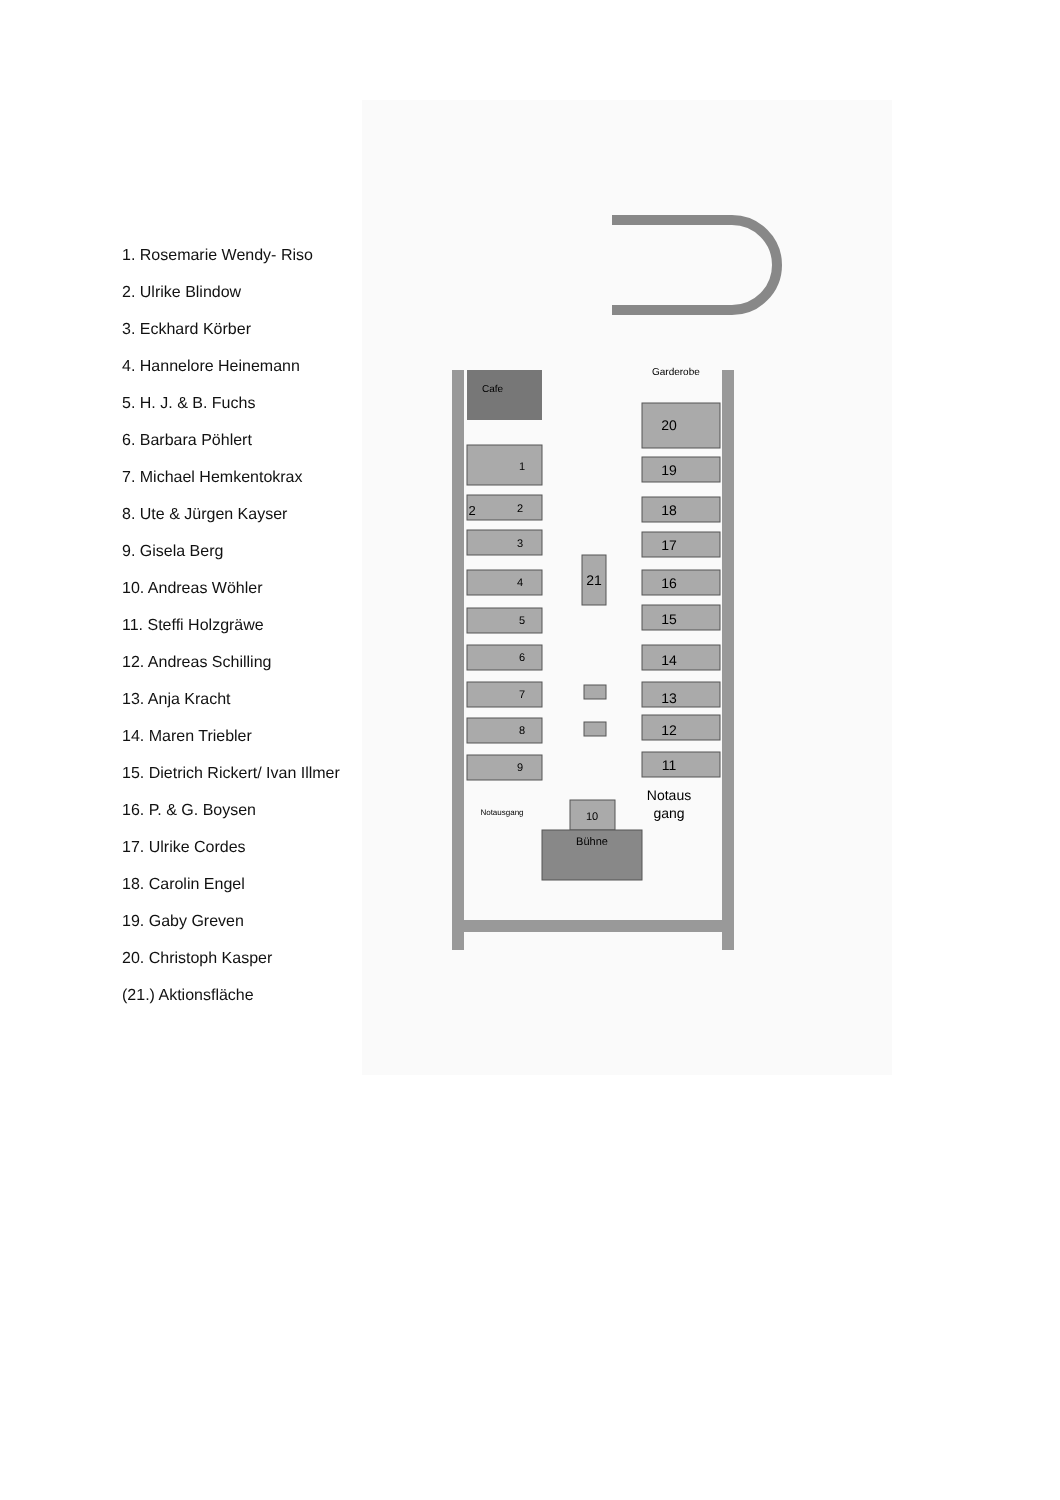1. Rosemarie Wendy- Riso
2. Ulrike Blindow
3. Eckhard Körber
4. Hannelore Heinemann
5. H. J. & B. Fuchs
6. Barbara Pöhlert
7. Michael Hemkentokrax
8. Ute & Jürgen Kayser
9. Gisela Berg
10. Andreas Wöhler
11. Steffi Holzgräwe
12. Andreas Schilling
13. Anja Kracht
14. Maren Triebler
15. Dietrich Rickert/ Ivan Illmer
16. P. & G. Boysen
17. Ulrike Cordes
18. Carolin Engel
19. Gaby Greven
20. Christoph Kasper
(21.) Aktionsfläche
Cafe
Garderobe
1
2
3
4
5
6
7
8
9
10
Bühne
2
20
19
18
17
16
15
14
13
12
11
21
Notaus
gang
Notausgang